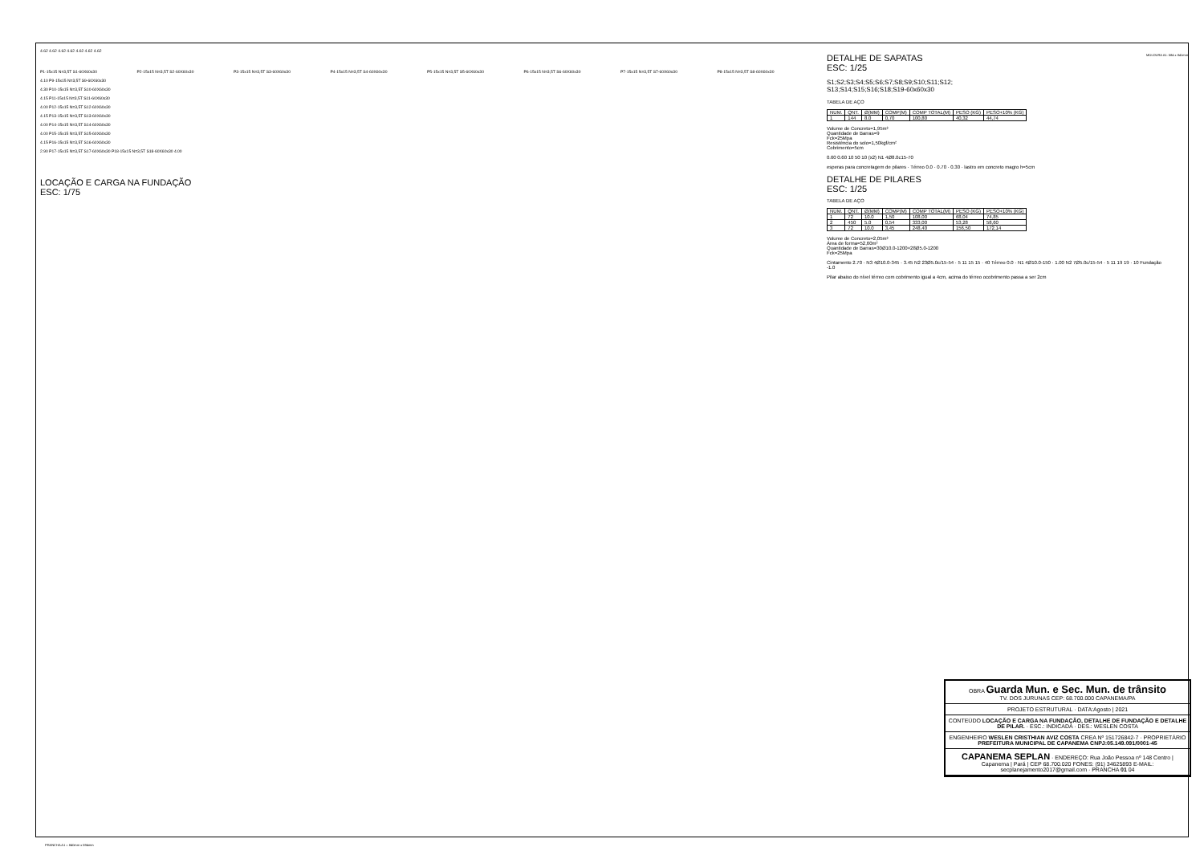MOLDURA A1: 584 x 841mm
4.62 4.62 4.62 4.62 4.62 4.62 4.62
P1-15x15 N=3,5T S1-60X60x30
P2-15x15 N=3,5T S2-60X60x30
P3-15x15 N=3,5T S3-60X60x30
P4-15x15 N=3,5T S4-60X60x30
P5-15x15 N=3,5T S5-60X60x30
P6-15x15 N=3,5T S6-60X60x30
P7-15x15 N=3,5T S7-60X60x30
P8-15x15 N=3,5T S8-60X60x30
4.10 P9-15x15 N=3,5T S9-60X60x30
4.30 P10-15x15 N=3,5T S10-60X60x30
4.15 P11-15x15 N=3,5T S11-60X60x30
4.00 P12-15x15 N=3,5T S12-60X60x30
4.15 P13-15x15 N=3,5T S13-60X60x30
4.00 P14-15x15 N=3,5T S14-60X60x30
4.00 P15-15x15 N=3,5T S15-60X60x30
4.15 P16-15x15 N=3,5T S16-60X60x30
2.90 P17-15x15 N=3,5T S17-60X60x30 P18-15x15 N=3,5T S18-60X60x30 4.00
LOCAÇÃO E CARGA NA FUNDAÇÃO
ESC: 1/75
DETALHE DE SAPATAS
ESC: 1/25
S1;S2;S3;S4;S5;S6;S7;S8;S9;S10;S11;S12;
S13;S14;S15;S16;S18;S19-60x60x30
TABELA DE AÇO
| NUM. | QNT. | Ø(MM) | COMP(M) | COMP TOTAL(M) | PESO (KG) | PESO+10% (KG) |
| --- | --- | --- | --- | --- | --- | --- |
| 1 | 144 | 8.0 | 0,70 | 100,80 | 40,32 | 44,74 |
Volume de Concreto=1,95m³
Quantidade de Barras=9
Fck=25Mpa
Resistência do solo=1,50kgf/cm²
Cobrimento=5cm
0.60 0.60 10 50 10 (x2) N1 4Ø8.0c15-70
esperas para concretagem de pilares · Térreo 0.0 · 0.70 · 0.30 · lastro em concreto magro h=5cm
DETALHE DE PILARES
ESC: 1/25
TABELA DE AÇO
| NUM. | QNT. | Ø(MM) | COMP(M) | COMP TOTAL(M) | PESO (KG) | PESO+10% (KG) |
| --- | --- | --- | --- | --- | --- | --- |
| 1 | 72 | 10.0 | 1,50 | 108,00 | 68,04 | 74,85 |
| 2 | 450 | 5.0 | 0,54 | 333,00 | 53,28 | 58,60 |
| 3 | 72 | 10.0 | 3,45 | 248,40 | 156,50 | 172,14 |
Volume de Concreto=2,05m³
Área de forma=52,60m²
Quantidade de Barras=30Ø10.0-1200+28Ø5.0-1200
Fck=25Mpa
Cintamento 2.70 · N3 4Ø10.0-345 · 3.45 N2 23Ø5.0c/15-54 · 5 11 15 15 · 40 Térreo 0.0 · N1 4Ø10.0-150 · 1.00 N2 7Ø5.0c/15-54 · 5 11 19 19 · 10 Fundação -1.0
Pilar abaixo do nível térreo com cobrimento igual a 4cm, acima do térreo ocobrimento passa a ser 2cm
OBRA Guarda Mun. e Sec. Mun. de trânsito
TV. DOS JURUNAS CEP: 68.700.000 CAPANEMA/PA
PROJETO ESTRUTURAL · DATA:Agosto | 2021
CONTEÚDO LOCAÇÃO E CARGA NA FUNDAÇÃO, DETALHE DE FUNDAÇÃO E DETALHE DE PILAR. · ESC.: INDICADA · DES.: WESLEN COSTA
ENGENHEIRO WESLEN CRISTHIAN AVIZ COSTA CREA Nº 151726842-7 · PROPRIETÁRIO PREFEITURA MUNICIPAL DE CAPANEMA CNPJ:05.149.091/0001-45
CAPANEMA SEPLAN · ENDEREÇO: Rua João Pessoa nº 148 Centro | Capanema | Pará | CEP 68.700.020 FONES: (91) 34625893 E-MAIL: secplanejamento2017@gmail.com · PRANCHA 01 04
PRANCHA A1 = 840mm x 594mm